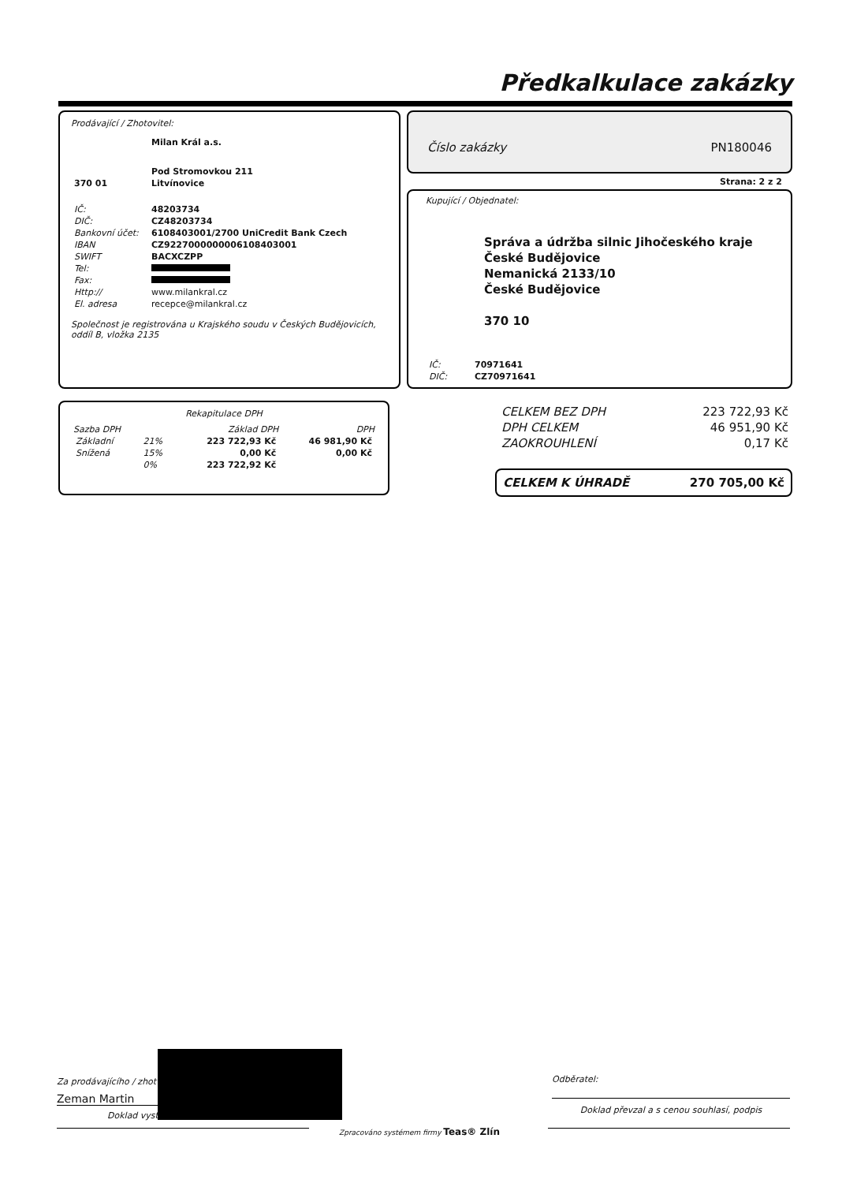Předkalkulace zakázky
Prodávající / Zhotovitel:
| | Milan Král a.s. |
| | Pod Stromovkou 211 |
| 370 01 | Litvínovice |
| IČ: | 48203734 |
| DIČ: | CZ48203734 |
| Bankovní účet: | 6108403001/2700 UniCredit Bank Czech |
| IBAN | CZ9227000000006108403001 |
| SWIFT | BACXCZPP |
| Tel: | |
| Fax: | |
| Http:// | www.milankral.cz |
| El. adresa | recepce@milankral.cz |
Společnost je registrována u Krajského soudu v Českých Budějovicích, oddíl B, vložka 2135
Číslo zakázky PN180046
Strana: 2 z 2
Kupující / Objednatel:
Správa a údržba silnic Jihočeského kraje
České Budějovice
Nemanická 2133/10
České Budějovice
370 10
| IČ: | 70971641 |
| DIČ: | CZ70971641 |
Rekapitulace DPH
| Sazba DPH | | Základ DPH | DPH |
| --- | --- | --- | --- |
| Základní | 21% | 223 722,93 Kč | 46 981,90 Kč |
| Snížená | 15% | 0,00 Kč | 0,00 Kč |
| | 0% | 223 722,92 Kč | |
| CELKEM BEZ DPH | 223 722,93 Kč |
| DPH CELKEM | 46 951,90 Kč |
| ZAOKROUHLENÍ | 0,17 Kč |
CELKEM K ÚHRADĚ 270 705,00 Kč
Za prodávajícího / zhot
Zeman Martin
Doklad vyst
Zpracováno systémem firmy Teas® Zlín
Odběratel:
Doklad převzal a s cenou souhlasí, podpis